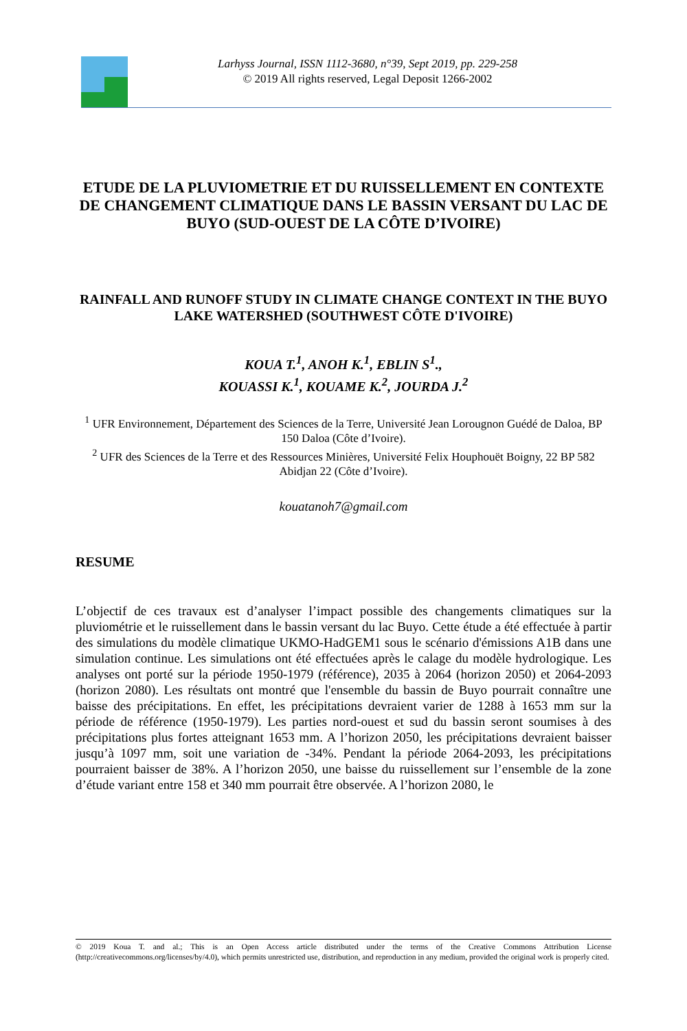Larhyss Journal, ISSN 1112-3680, n°39, Sept 2019, pp. 229-258
© 2019 All rights reserved, Legal Deposit 1266-2002
ETUDE DE LA PLUVIOMETRIE ET DU RUISSELLEMENT EN CONTEXTE DE CHANGEMENT CLIMATIQUE DANS LE BASSIN VERSANT DU LAC DE BUYO (SUD-OUEST DE LA CÔTE D’IVOIRE)
RAINFALL AND RUNOFF STUDY IN CLIMATE CHANGE CONTEXT IN THE BUYO LAKE WATERSHED (SOUTHWEST CÔTE D'IVOIRE)
KOUA T.<sup>1</sup>, ANOH K.<sup>1</sup>, EBLIN S<sup>1</sup>.,
KOUASSI K.<sup>1</sup>, KOUAME K.<sup>2</sup>, JOURDA J.<sup>2</sup>
<sup>1</sup> UFR Environnement, Département des Sciences de la Terre, Université Jean Lorougnon Guédé de Daloa, BP 150 Daloa (Côte d’Ivoire).
<sup>2</sup> UFR des Sciences de la Terre et des Ressources Minières, Université Felix Houphouët Boigny, 22 BP 582 Abidjan 22 (Côte d’Ivoire).
kouatanoh7@gmail.com
RESUME
L’objectif de ces travaux est d’analyser l’impact possible des changements climatiques sur la pluviométrie et le ruissellement dans le bassin versant du lac Buyo. Cette étude a été effectuée à partir des simulations du modèle climatique UKMO-HadGEM1 sous le scénario d'émissions A1B dans une simulation continue. Les simulations ont été effectuées après le calage du modèle hydrologique. Les analyses ont porté sur la période 1950-1979 (référence), 2035 à 2064 (horizon 2050) et 2064-2093 (horizon 2080). Les résultats ont montré que l'ensemble du bassin de Buyo pourrait connaître une baisse des précipitations. En effet, les précipitations devraient varier de 1288 à 1653 mm sur la période de référence (1950-1979). Les parties nord-ouest et sud du bassin seront soumises à des précipitations plus fortes atteignant 1653 mm. A l’horizon 2050, les précipitations devraient baisser jusqu’à 1097 mm, soit une variation de -34%. Pendant la période 2064-2093, les précipitations pourraient baisser de 38%. A l’horizon 2050, une baisse du ruissellement sur l’ensemble de la zone d’étude variant entre 158 et 340 mm pourrait être observée. A l’horizon 2080, le
© 2019 Koua T. and al.; This is an Open Access article distributed under the terms of the Creative Commons Attribution License (http://creativecommons.org/licenses/by/4.0), which permits unrestricted use, distribution, and reproduction in any medium, provided the original work is properly cited.